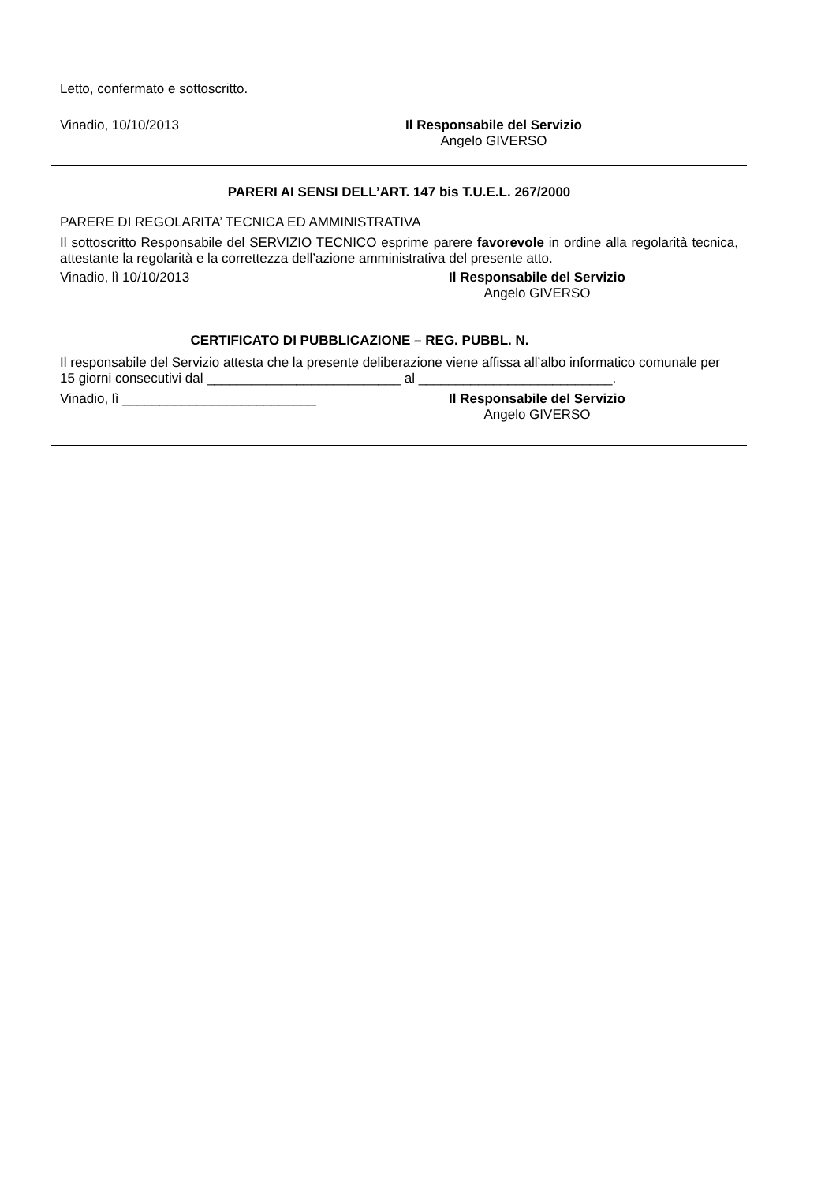Letto, confermato e sottoscritto.
Vinadio, 10/10/2013 Il Responsabile del Servizio
Angelo GIVERSO
PARERI AI SENSI DELL’ART. 147 bis T.U.E.L. 267/2000
PARERE DI REGOLARITA’ TECNICA ED AMMINISTRATIVA
Il sottoscritto Responsabile del SERVIZIO TECNICO esprime parere favorevole in ordine alla regolarità tecnica, attestante la regolarità e la correttezza dell’azione amministrativa del presente atto.
Vinadio, lì 10/10/2013 Il Responsabile del Servizio
Angelo GIVERSO
CERTIFICATO DI PUBBLICAZIONE – REG. PUBBL. N.
Il responsabile del Servizio attesta che la presente deliberazione viene affissa all’albo informatico comunale per 15 giorni consecutivi dal __________________________ al __________________________.
Vinadio, lì __________________________ Il Responsabile del Servizio
Angelo GIVERSO